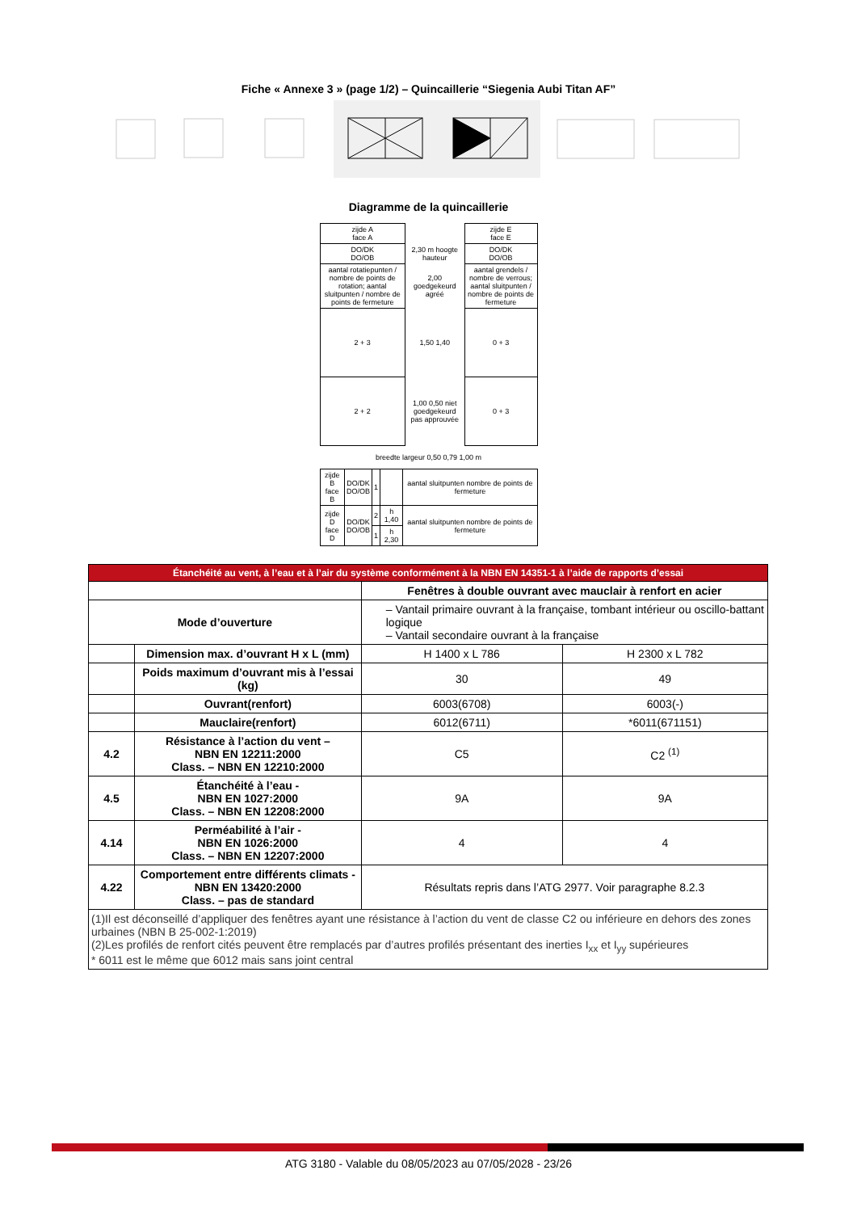Fiche « Annexe 3 » (page 1/2) – Quincaillerie “Siegenia Aubi Titan AF”
Diagramme de la quincaillerie
| zijde A face A | | zijde E face E |
| DO/DK DO/OB | 2,30 m hoogte hauteur | DO/DK DO/OB |
| aantal rotatiepunten / nombre de points de rotation; aantal sluitpunten / nombre de points de fermeture | 2,00 goedgekeurd agréé | aantal grendels / nombre de verrous; aantal sluitpunten / nombre de points de fermeture |
| 2 + 3 | 1,50 1,40 | 0 + 3 |
| 2 + 2 | 1,00 0,50 niet goedgekeurd pas approuvée | 0 + 3 |
breedte largeur 0,50 0,79 1,00 m
| zijde B face B | DO/DK DO/OB | 1 | | aantal sluitpunten nombre de points de fermeture |
| zijde D face D | DO/DK DO/OB | 2 | h 1,40 | aantal sluitpunten nombre de points de fermeture |
| | | 1 | h 2,30 | |
| Étanchéité au vent, à l’eau et à l’air du système conformément à la NBN EN 14351-1 à l’aide de rapports d’essai | | | |
| --- | --- | --- | --- |
| | | Fenêtres à double ouvrant avec mauclair à renfort en acier | |
| Mode d’ouverture | | – Vantail primaire ouvrant à la française, tombant intérieur ou oscillo-battant logique – Vantail secondaire ouvrant à la française | |
| | Dimension max. d’ouvrant H x L (mm) | H 1400 x L 786 | H 2300 x L 782 |
| | Poids maximum d’ouvrant mis à l’essai (kg) | 30 | 49 |
| | Ouvrant(renfort) | 6003(6708) | 6003(-) |
| | Mauclaire(renfort) | 6012(6711) | *6011(671151) |
| 4.2 | Résistance à l’action du vent – NBN EN 12211:2000 Class. – NBN EN 12210:2000 | C5 | C2 <sup>(1)</sup> |
| 4.5 | Étanchéité à l’eau - NBN EN 1027:2000 Class. – NBN EN 12208:2000 | 9A | 9A |
| 4.14 | Perméabilité à l’air - NBN EN 1026:2000 Class. – NBN EN 12207:2000 | 4 | 4 |
| 4.22 | Comportement entre différents climats - NBN EN 13420:2000 Class. – pas de standard | Résultats repris dans l’ATG 2977. Voir paragraphe 8.2.3 | |
| (1)Il est déconseillé d’appliquer des fenêtres ayant une résistance à l’action du vent de classe C2 ou inférieure en dehors des zones urbaines (NBN B 25-002-1:2019) (2)Les profilés de renfort cités peuvent être remplacés par d’autres profilés présentant des inerties I<sub>xx</sub> et I<sub>yy</sub> supérieures * 6011 est le même que 6012 mais sans joint central | | | |
ATG 3180 - Valable du 08/05/2023 au 07/05/2028 - 23/26